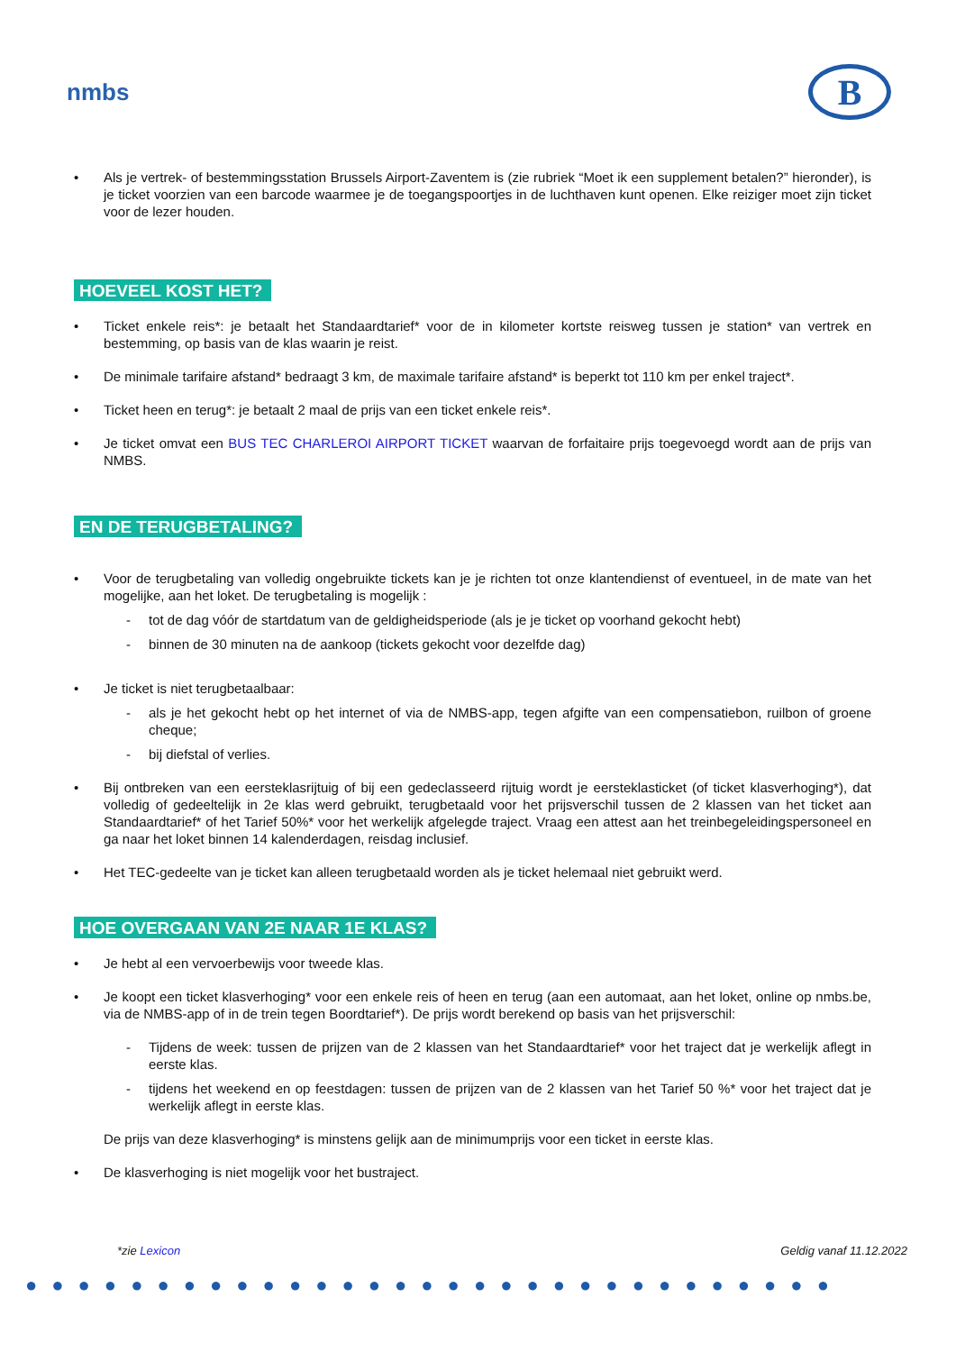nmbs
B
• Als je vertrek- of bestemmingsstation Brussels Airport-Zaventem is (zie rubriek “Moet ik een supplement betalen?” hieronder), is je ticket voorzien van een barcode waarmee je de toegangspoortjes in de luchthaven kunt openen. Elke reiziger moet zijn ticket voor de lezer houden.
HOEVEEL KOST HET?
• Ticket enkele reis*: je betaalt het Standaardtarief* voor de in kilometer kortste reisweg tussen je station* van vertrek en bestemming, op basis van de klas waarin je reist.
• De minimale tarifaire afstand* bedraagt 3 km, de maximale tarifaire afstand* is beperkt tot 110 km per enkel traject*.
• Ticket heen en terug*: je betaalt 2 maal de prijs van een ticket enkele reis*.
• Je ticket omvat een BUS TEC CHARLEROI AIRPORT TICKET waarvan de forfaitaire prijs toegevoegd wordt aan de prijs van NMBS.
EN DE TERUGBETALING?
• Voor de terugbetaling van volledig ongebruikte tickets kan je je richten tot onze klantendienst of eventueel, in de mate van het mogelijke, aan het loket. De terugbetaling is mogelijk :
- tot de dag vóór de startdatum van de geldigheidsperiode (als je je ticket op voorhand gekocht hebt)
- binnen de 30 minuten na de aankoop (tickets gekocht voor dezelfde dag)
• Je ticket is niet terugbetaalbaar:
- als je het gekocht hebt op het internet of via de NMBS-app, tegen afgifte van een compensatiebon, ruilbon of groene cheque;
- bij diefstal of verlies.
• Bij ontbreken van een eersteklasrijtuig of bij een gedeclasseerd rijtuig wordt je eersteklasticket (of ticket klasverhoging*), dat volledig of gedeeltelijk in 2e klas werd gebruikt, terugbetaald voor het prijsverschil tussen de 2 klassen van het ticket aan Standaardtarief* of het Tarief 50%* voor het werkelijk afgelegde traject. Vraag een attest aan het treinbegeleidingspersoneel en ga naar het loket binnen 14 kalenderdagen, reisdag inclusief.
• Het TEC-gedeelte van je ticket kan alleen terugbetaald worden als je ticket helemaal niet gebruikt werd.
HOE OVERGAAN VAN 2E NAAR 1E KLAS?
• Je hebt al een vervoerbewijs voor tweede klas.
• Je koopt een ticket klasverhoging* voor een enkele reis of heen en terug (aan een automaat, aan het loket, online op nmbs.be, via de NMBS-app of in de trein tegen Boordtarief*). De prijs wordt berekend op basis van het prijsverschil:
- Tijdens de week: tussen de prijzen van de 2 klassen van het Standaardtarief* voor het traject dat je werkelijk aflegt in eerste klas.
- tijdens het weekend en op feestdagen: tussen de prijzen van de 2 klassen van het Tarief 50 %* voor het traject dat je werkelijk aflegt in eerste klas.
De prijs van deze klasverhoging* is minstens gelijk aan de minimumprijs voor een ticket in eerste klas.
• De klasverhoging is niet mogelijk voor het bustraject.
*zie Lexicon Geldig vanaf 11.12.2022
●●●●●●●●●●●●●●●●●●●●●●●●●●●●●●●